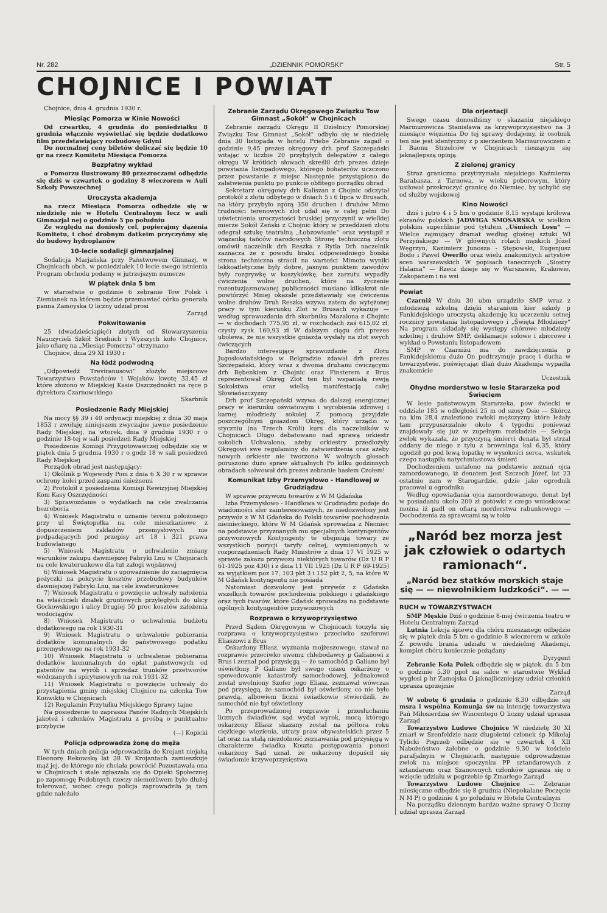Nr. 282 „DZIENNIK POMORSKI“Str. 5
CHOJNICE I POWIAT
Chojnice, dnia 4. grudnia 1930 r.
Miesiąc Pomorza w Kinie Nowości
Od czwartku, 4 grudnia do poniedziałku 8 grudnia włącznie wyświetlać się będzie dodatkowo film przedstawiający rozbudowę Gdyni
Do normalnej ceny biletów doliczać się będzie 10 gr na rzecz Komitetu Miesiąca Pomorza
Bezpłatny wykład
o Pomorzu ilustrowany 80 przezroczami odbędzie się dziś w czwartek o godziny 8 wieczorem w Auli Szkoły Powszechnej
Uroczysta akademja
na rzecz Miesiąca Pomorza odbędzie się w niedzielę nie w Hotelu Centralnym lecz w auli Gimnazjal nej o godzinie 5 po południu
Ze względu na doniosły cel, popierajmy dążenia Komitetu, i choć drobnym datkeim przyczyńmy się do budowy hydroplanów
10-lecie sodalicji gimnazjalnej
Sodalicja Marjańska przy Państwowem Gimnazj. w Chojnicach obch. w poniedziałek 10 lecie swego istnienia Program obchodu podamy w jutrzejszym numerze
W piątek dnia 5 bm
w starostwie o godzinie 6 zebranie Tow Polek i Ziemianek na którem będzie przemawiać córka generała panna Zamoyska O liczny udział prosi
Zarząd
Pokwitowanie
25 (dwadzieściapięć) złotych od Stowarzyszenia Nauczycieli Szkół Średnich i Wyższych koło Chojnice, jako ofiarę na „Miesiąc Pomorza“ otrzymano
Chojnice, dnia 29 XI 1930 r
Na łódź podwodną
„Odpowiedź Treviranusowi“ złożyło miejscowe Towarzystwo Powstańców i Wojaków kwotę 33,45 zł które złożono w Miejskiej Kasie Oszczędności na ręce p dyrektora Czarnowskiego
Skarbnik
Posiedzenie Rady Miejskiej
Na mocy §§ 39 i 40 ordynacji miejskiej z dnia 30 maja 1853 r zwołuję niniejszem zwyczajne jawne posiedzenie Rady Miejskiej, na wtorek, dnia 9 grudnia 1930 r o godzinie 18-tej w sali posiedzeń Rady Miejskiej
Posiedzenie Komisji Przygotowawczej odbędzie się w piątek dnia 5 grudnia 1930 r o godz 18 w sali posiedzeń Rady Miejskiej
Porządek obrad jest następujący:
1) Okólnik p Wojewody Pom z dnia 6 X 30 r w sprawie ochrony kolei przed zaspami śnieżnemi
2) Protokół z posiedzenia Komisji Rewizyjnej Miejskiej Kom Kasy Oszczędności
3) Sprawozdanie o wydatkach na cele zwalczania bezrobocia
4) Wniosek Magistratu o uznanie terenu położonego przy ul Świętopełka na cele mieszkaniowe z dopuszczeniem zakładów przemysłowych nie podpadających pod przepisy art 18 i 321 prawa budowlanego
5) Wniosek Magistratu o uchwalenie zmiany warunków zakupu dawniejszej Fabryki Lnu w Chojnicach na cele kwaterunkowe dla tut załogi wojskowej
6) Wniosek Magistratu o upoważnienie do zaciągnięcia pożyczki na pokrycie kosztów przebudowy budynków dawniejszej Fabryki Lnu, na cele kwaterunkowe
7) Wniosek Magistratu o powzięcie uchwały nałożenia na właścicieli działek gruntowych przyległych do ulicy Gockowskiego i ulicy Drugiej 50 proc kosztów założenia wodociągów
8) Wniosek Magistratu o uchwalenia budżetu dodatkowego na rok 1930-31
9) Wniosek Magistratu o uchwalenie pobierania dodatków komunalnych do państwowego podatku przemysłowego na rok 1931-32
10) Wniosek Magistratu o uchwalenie pobierania dodatków komunalnych do opłat państwowych od patentów na wyrób i sprzedaż trunków przetworów wódczanych i spirytusowych na rok 1931-32
11) Wniosek Magistratu o powzięcie uchwały do przystąpienia gminy miejskiej Chojnice na członka Tow Konwiktu w Chojnicach
12) Regulamin Przytułku Miejskiego Sprawy tajne
Na posiedzenie to zaprasza Panów Radnych Miejskich jakoteż i członków Magistratu z prośbą o punktualne przybycie
(—) Kopicki
Policja odprowadza żonę do męża
W tych dniach policja odprowadziła do Krojant niejaką Eleonorę Rekowską lat 38 W Krojantach zamieszkuje mąż jej, do którego nie chciała powrócić Pozostawała ona w Chojnicach i stale zgłaszała się do Opieki Społecznej po zapomogę Podobnych rzeczy niemożliwem było dłużej tolerować, wobec czego policja zaprowadziła ją tam gdzie należało
Zebranie Zarządu Okręgowego Związku Tow Gimnast „Sokół“ w Chojnicach
Zebranie zarządu Okręgu II Dzielnicy Pomorskiej Związku Tow Gimnast „Sokół“ odbyło się w niedzielę dnia 30 listopada w hotelu Priebe Zebranie zagaił o godzinie 9,45 prezes okręgowy drh prof Szczepański witając w liczbie 20 przybyłych delegatów z całego okręgu W krótkich słowach skreślił drh prezes dzieje powstania listopadowego, którego bohaterów uczczono przez powstanie z miejsc Następnie przystąpiono do załatwienia punktu po punkcie obfitego porządku obrad
Sekretarz okręgowy drh Kaliszan z Chojnic odczytał protokół z zlotu odbytego w dniach 5 i 6 lipca w Brusach, na który przybyło zgórą 350 druchen i druhów Mimo trudności terenowych zlot udał się w całej pełni Do uświetnienia uroczystości bruskiej przyczynił w wielkiej mierze Sokół Żeński z Chojnic który w przeddzień zlotu odegrał sztukę teatralną „Łobzowianie“ oraz wystąpił z wiązanką tańców narodowych Stronę techniczną zlotu omówił naczelnik drh Reszka z Rytla Drh naczelnik zaznacza że z powodu braku odpowiedniego boiska strona techniczna stracił na wartości Mimoto wyniki lekkoatletyczne były dobre, jasnym punktem zawodów były rozgrywkę w koszykówkę, bez zarzutu wypadły ćwiczenia wolne druchen, które na życzenie rozentuzjazmowanej publiczności musiano kilkakrot nie powtórzyć Mniej okazale przedstawiały się ćwiczenia wolne druhów Druh Reszka wzywa zatem do wytężonej pracy w tym kierunku Zlot w Brusach wykazuje — według sprawozdania drh skarbnika Mazalona z Chojnic — w dochodach 775,95 zł, w rozchodach zaś 615,02 zł, czysty zysk 160,93 zł W dalszym ciągu drh prezes ubolewa, że nie wszystkie gniazda wysłały na zlot swych ćwiczących
Bardzo interesujące sprawozdanie z Zlotu Jugosłowiańskiego w Belgradzie zdawał drh prezes Szczepański, który wraz z dwoma druhami ćwiczącymi drh Bębenkiem z Chojnic oraz Finsterem z Brus reprezentował Okręg Zlot ten był wspaniałą rewją Sokolstwa oraz wielką manifestacją całej Słowiańszczyzny
Drh prof Szczepański wzywa do dalszej energicznej pracy w kierunku oświatowym i wyrobienia zdrowej i karnej młodzieży sokolej Z pomocą przyjdzie poszczególnym gniazdom Okręg, który urządzi w styczniu (na Trzech Króli) kurs dla naczelników w Chojnicach Długo debatowano nad sprawą orkiestr sokolich Uchwalono, ażeby orkiestry przedłożyły Okręgowi swe regulaminy do zatwierdzenia oraz ażeby nowych orkiestr nie tworzono W wolnych głosach poruszono dużo spraw aktualnych Po kilku godzinnych obradach solwował drh prezes zebranie hasłem Czołem!
Komunikat Izby Przemysłowo - Handlowej w Grudziądzu
W sprawie przywozu towarów z W M Gdańska
Izba Przemysłowo - Handlowa w Grudziądzu podaje do wiadomości sfer zainteresowanych, że niedozwolony jest przywóz z W M Gdańska do Polski towarów pochodzenia niemieckiego, które W M Gdańsk sprowadza z Niemiec na podstawie przyznanych mu specjalnych kontyngentów przywozowych Kontyngenty te obejmują towary ze wszystkich pozycji taryfy celnej, wymienionych w rozporządzeniach Rady Ministrów z dnia 17 VI 1925 w sprawie zakazu przywozu niektórych towarów (Dz U R P 61-1925 poz 430) i z dnia 11 VII 1925 (Dz U R P 69-1925) za wyjątkiem poz 17, 103 pkt 3 i 152 pkt 2, 5, na które W M Gdańsk kontyngentu nie posiada
Natomiast dozwolony jest przywóz z Gdańska wszelkich towarów pochodzenia polskiego i gdańskiego oraz tych twarów, które Gdańsk sprowadza na podstawie ogólnych kontyngentów przywozowych
Rozprawa o krzywoprzysięstwo
Przed Sądem Okręgowym w Chojnicach toczyła się rozprawa o krzywoprzysięstwo przeciwko szoferowi Eliaszowi z Brus
Oskarżony Eliasz, wyznania mojżeszowego, stawał na rozprawie przeciwko swemu chlebodawcy p Galianowi z Brus i zeznał pod przysięgą — że samochód p Galiano był oświetlony P Galiano był swego czasu oskarżony o spowodowanie katastrofy samochodowej, jednakowoż został uwolniony Szofer jego Eliasz, zeznawał wówczas pod przysięgą, że samochód był oświetlony, co nie było prawdą, albowiem liczni świadkowie stwierdzili, że samochód nie był oświetlony
Po przeprowadzonej rozprawie i przesłuchaniu licznych świadków, sąd wydał wyrok, mocą którego oskarżony Eliasz skazany został na półtora roku ciężkiego więzienia, utraty praw obywatelskich przez 5 lat oraz na stałą niezdolność zeznawania pod przysięgą w charakterze świadka Koszta postępowania ponosi oskarżony Sąd uznał, że oskarżony dopuścił się świadomie krzywoprzysięstwa
Dla orjentacji
Swego czasu donosiliśmy o skazaniu niejakiego Marmurowicza Stanisława za krzywoprzysięstwo na 3 miesiące więzienia Do tej sprawy dodajemy, iż osobnik ten nie jest identyczny z p sierżantem Marmurowiczem z I Baonu Strzelców w Chojnicach cieszącym się jaknajlepszą opinją
Z zielonej granicy
Straż graniczna przytrzymała niejakiego Kaźmierza Barabasza, z Tarnowa, w wieku poborowym, który usiłował przekroczyć granicę do Niemiec, by uchylić się od służby wojskowej
Kino Nowości
dziś i jutro 4 i 5 bm o godzinie 8,15 wystąpi królowa ekranów polskich JADWIGA SMOSARSKA w wielkim polskim superfilmie pod tytułem „Uśmiech Losu“ — Wielce zajmujący dramat według głośnej sztuki Wł Perzyńskiego — W głównych rolach męskich Józef Węgrzyn, Kazimierz Junosza - Stępowski, Eugenjusz Bodo i Paweł Owerłło oraz wielu znakomitych artystów scen warszawskich W popisach tanecznych „Siostry Halama“ — Rzecz dzieje się w Warszawie, Krakowie, Zakopanem i na wsi
Powiat
Czarniż W dniu 30 ubm urządziło SMP wraz z młodzieżą szkolną dzięki staraniom kier szkoły p Fankidejskiego uroczystą akademję ku uczczeniu setnej rocznicy powstania listopadowego i „Święta Młodzieży“ Na program składały się występy chórowe młodzieży szkolnej i druhów SMP, deklamacje solowe i zbiorowe i wykład o Powstaniu listopadowem
SMP w Czarniżu ma do zawdzięczenia p Fankidejskiemu dużo On podtrzymuje pracę i ducha w towarzystwie, poświęcając dlań dużo Akademja wypadła znakomicie
Uczestnik
Ohydne morderstwo w lesie Stararzeka pod Świeciem
W lesie państwowym Stararzeka, pow świecki w oddziale 185 w odległości 25 m od szosy Osie — Skórcz na klm 28,4 znaleziono zwłoki mężczyzny które leżały tam przypuszczalnie około 4 tygodni ponieważ znajdowały się już w zupełnym rozkładzie — Sekcja zwłok wykazała, że przyczyną śmierci denata był strzał oddany do niego z tyłu z browninga kal 6,35, który ugodził go pod lewą łopatkę w wysokości serca, wskutek czego nastąpiła natychmiastowa śmierć
Dochodzeniem ustalono na podstawie zeznań ojca zamordowanego, iż denatem jest Szczech Józef, lat 23 ostatnio zam w Starogardzie, gdzie jako ogrodnik pracował u ogrodnika
Według opowiadania ojca zamordowanego, denat był w posiadaniu około 200 zł gotówki z czego wnioskować można iż padł on ofiarą morderstwa rabunkowego — Dochodzenia za sprawcami są w toku
„Naród bez morza jest jak człowiek o odartych ramionach“.
„Naród bez statków morskich staje się — — niewolnikiem ludzkości“. — —
RUCH w TOWARZYSTWACH
SMP Męskie Dziś o godzinie 8-mej ćwiczenia teatru w Hotelu Centralnym Zarząd
Lutnia Lekcja śpiewu dla chóru mieszanego odbędzie się w piątek dnia 5 bm o godzinie 8 wieczorem w szkole Z powodu brania udziału w niedzielnej Akademji, komplet chóru koniecznie pożądany
Dyrygent
Zebranie Koła Polek odbędzie się w piątek, dn 5 bm o godzinie 5,30 ppoł na salce w starostwie Wykład wygłosi p hr Zamojska O jaknajliczniejszy udział członkiń uprasza uprzejmie
Zarząd
W sobotę 6 grudnia o godzinie 8,30 odbędzie się msza i wspólna Komunja św na intencję towarzystwa Pań Miłosierdzia św Wincentego O liczny udział uprasza Zarząd
Towarzystwo Ludowe Chojnice W niedzielę 30 XI zmarł w Szenfeldzie nasz długoletni członek śp Mikołaj Tylicki Pogrzeb odbędzie się w czwartek 4 XII Nabożeństwo żałobne o godzinie 9,30 w kościele parafjalnym w Chojnicach, następnie odprowadzenie zwłok na miejsce spoczynku PP sztandarowych z sztandarem oraz Szanownych członków uprasza się o wzięcie udziału w pogrzebie śp Zmarłego Zarząd
Towarzystwo Ludowe Chojnice — Zebranie miesięczne odbędzie się 8 grudnia (Niepokalane Poczęcie N M P) o godzinie 4 po południu w Hotelu Centralnym
Na porządku dziennym bardzo ważne sprawy O liczny udział uprasza Zarząd